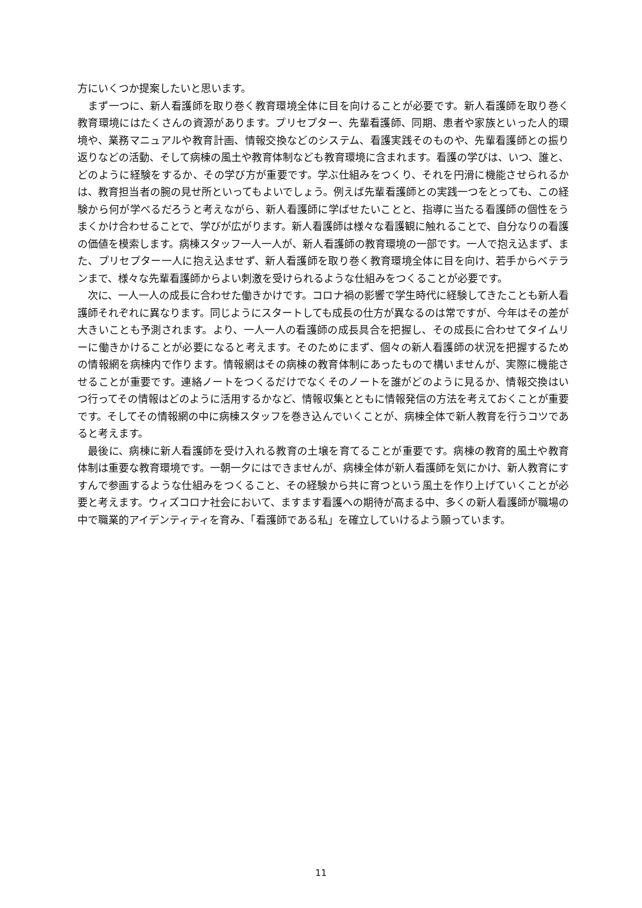方にいくつか提案したいと思います。
まず一つに、新人看護師を取り巻く教育環境全体に目を向けることが必要です。新人看護師を取り巻く教育環境にはたくさんの資源があります。プリセプター、先輩看護師、同期、患者や家族といった人的環境や、業務マニュアルや教育計画、情報交換などのシステム、看護実践そのものや、先輩看護師との振り返りなどの活動、そして病棟の風土や教育体制なども教育環境に含まれます。看護の学びは、いつ、誰と、どのように経験をするか、その学び方が重要です。学ぶ仕組みをつくり、それを円滑に機能させられるかは、教育担当者の腕の見せ所といってもよいでしょう。例えば先輩看護師との実践一つをとっても、この経験から何が学べるだろうと考えながら、新人看護師に学ばせたいことと、指導に当たる看護師の個性をうまくかけ合わせることで、学びが広がります。新人看護師は様々な看護観に触れることで、自分なりの看護の価値を模索します。病棟スタッフ一人一人が、新人看護師の教育環境の一部です。一人で抱え込まず、また、プリセプター一人に抱え込ませず、新人看護師を取り巻く教育環境全体に目を向け、若手からベテランまで、様々な先輩看護師からよい刺激を受けられるような仕組みをつくることが必要です。
次に、一人一人の成長に合わせた働きかけです。コロナ禍の影響で学生時代に経験してきたことも新人看護師それぞれに異なります。同じようにスタートしても成長の仕方が異なるのは常ですが、今年はその差が大きいことも予測されます。より、一人一人の看護師の成長具合を把握し、その成長に合わせてタイムリーに働きかけることが必要になると考えます。そのためにまず、個々の新人看護師の状況を把握するための情報網を病棟内で作ります。情報網はその病棟の教育体制にあったもので構いませんが、実際に機能させることが重要です。連絡ノートをつくるだけでなくそのノートを誰がどのように見るか、情報交換はいつ行ってその情報はどのように活用するかなど、情報収集とともに情報発信の方法を考えておくことが重要です。そしてその情報網の中に病棟スタッフを巻き込んでいくことが、病棟全体で新人教育を行うコツであると考えます。
最後に、病棟に新人看護師を受け入れる教育の土壌を育てることが重要です。病棟の教育的風土や教育体制は重要な教育環境です。一朝一夕にはできませんが、病棟全体が新人看護師を気にかけ、新人教育にすすんで参画するような仕組みをつくること、その経験から共に育つという風土を作り上げていくことが必要と考えます。ウィズコロナ社会において、ますます看護への期待が高まる中、多くの新人看護師が職場の中で職業的アイデンティティを育み、「看護師である私」を確立していけるよう願っています。
11